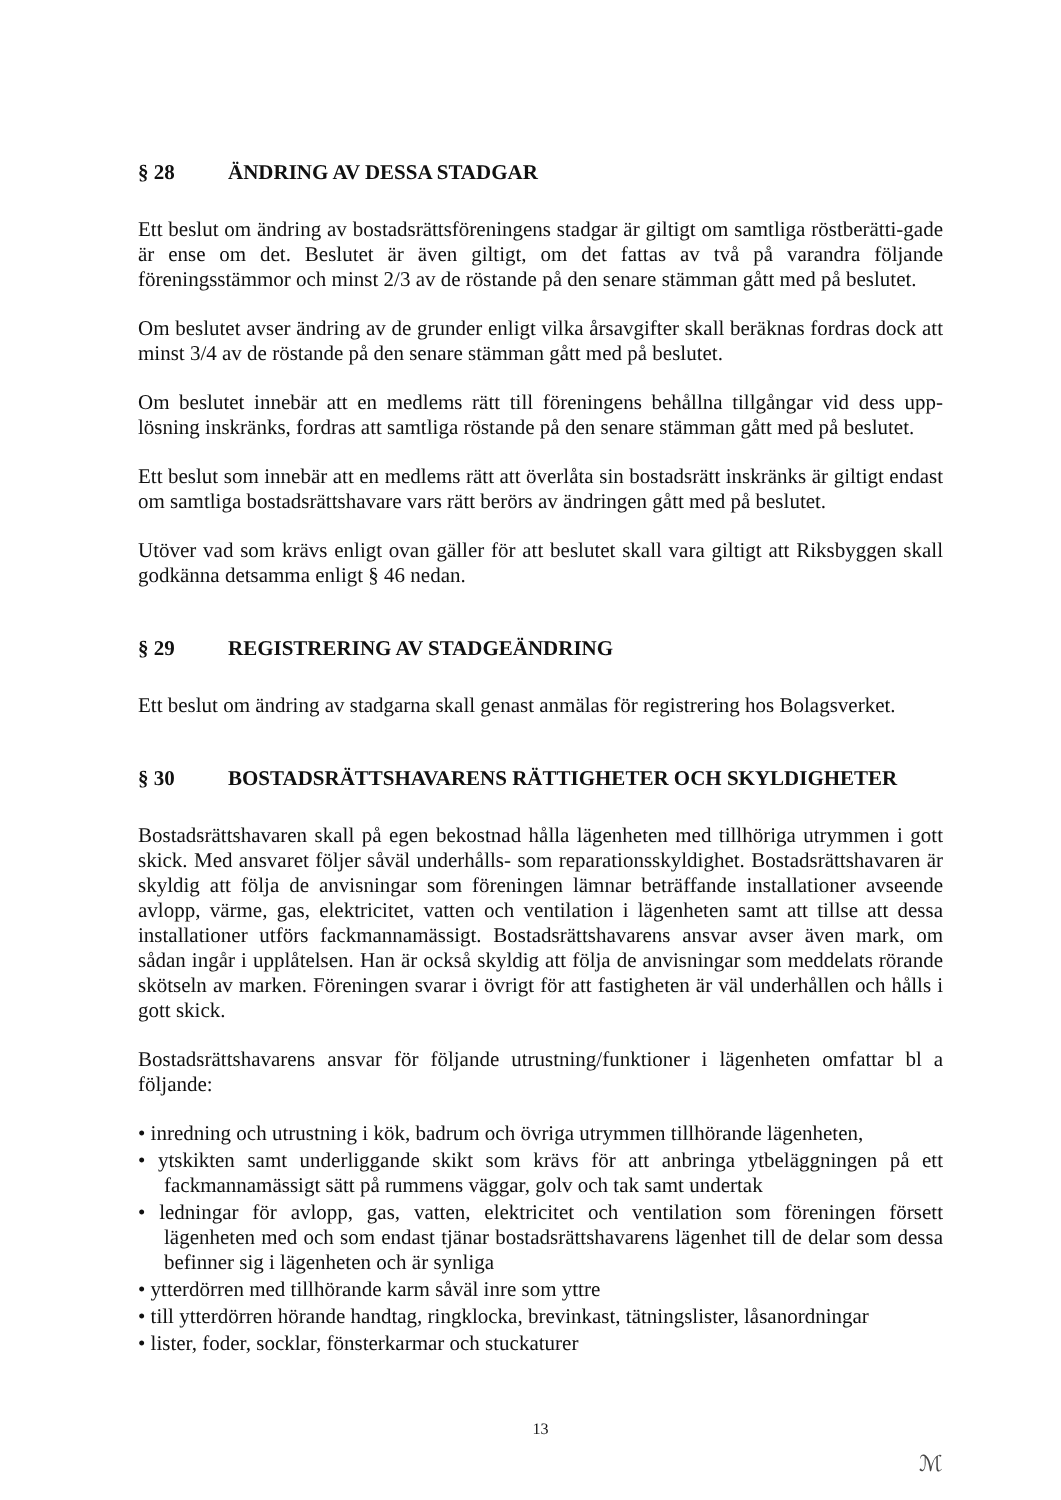§ 28 ÄNDRING AV DESSA STADGAR
Ett beslut om ändring av bostadsrättsföreningens stadgar är giltigt om samtliga röstberätti-gade är ense om det. Beslutet är även giltigt, om det fattas av två på varandra följande föreningsstämmor och minst 2/3 av de röstande på den senare stämman gått med på beslutet.
Om beslutet avser ändring av de grunder enligt vilka årsavgifter skall beräknas fordras dock att minst 3/4 av de röstande på den senare stämman gått med på beslutet.
Om beslutet innebär att en medlems rätt till föreningens behållna tillgångar vid dess upp-lösning inskränks, fordras att samtliga röstande på den senare stämman gått med på beslutet.
Ett beslut som innebär att en medlems rätt att överlåta sin bostadsrätt inskränks är giltigt endast om samtliga bostadsrättshavare vars rätt berörs av ändringen gått med på beslutet.
Utöver vad som krävs enligt ovan gäller för att beslutet skall vara giltigt att Riksbyggen skall godkänna detsamma enligt § 46 nedan.
§ 29 REGISTRERING AV STADGEÄNDRING
Ett beslut om ändring av stadgarna skall genast anmälas för registrering hos Bolagsverket.
§ 30 BOSTADSRÄTTSHAVARENS RÄTTIGHETER OCH SKYLDIGHETER
Bostadsrättshavaren skall på egen bekostnad hålla lägenheten med tillhöriga utrymmen i gott skick. Med ansvaret följer såväl underhålls- som reparationsskyldighet. Bostadsrättshavaren är skyldig att följa de anvisningar som föreningen lämnar beträffande installationer avseende avlopp, värme, gas, elektricitet, vatten och ventilation i lägenheten samt att tillse att dessa installationer utförs fackmannamässigt. Bostadsrättshavarens ansvar avser även mark, om sådan ingår i upplåtelsen. Han är också skyldig att följa de anvisningar som meddelats rörande skötseln av marken. Föreningen svarar i övrigt för att fastigheten är väl underhållen och hålls i gott skick.
Bostadsrättshavarens ansvar för följande utrustning/funktioner i lägenheten omfattar bl a följande:
• inredning och utrustning i kök, badrum och övriga utrymmen tillhörande lägenheten,
• ytskikten samt underliggande skikt som krävs för att anbringa ytbeläggningen på ett fackmannamässigt sätt på rummens väggar, golv och tak samt undertak
• ledningar för avlopp, gas, vatten, elektricitet och ventilation som föreningen försett lägenheten med och som endast tjänar bostadsrättshavarens lägenhet till de delar som dessa befinner sig i lägenheten och är synliga
• ytterdörren med tillhörande karm såväl inre som yttre
• till ytterdörren hörande handtag, ringklocka, brevinkast, tätningslister, låsanordningar
• lister, foder, socklar, fönsterkarmar och stuckaturer
13
ℳ